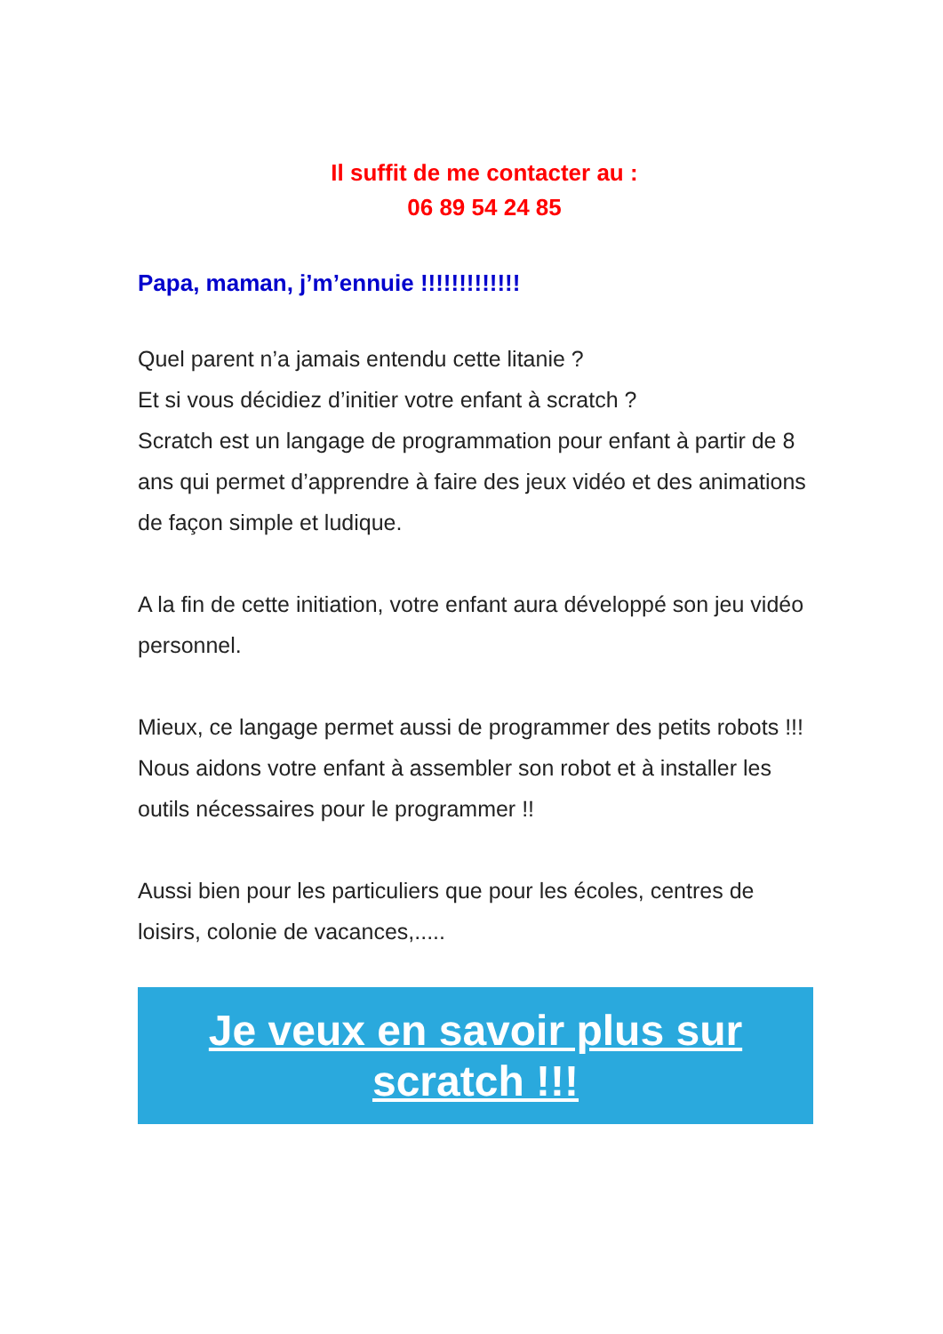Il suffit de me contacter au :
06 89 54 24 85
Papa, maman, j’m’ennuie !!!!!!!!!!!!!
Quel parent n’a jamais entendu cette litanie ?
Et si vous décidiez d’initier votre enfant à scratch ?
Scratch est un langage de programmation pour enfant à partir de 8 ans qui permet d’apprendre à faire des jeux vidéo et des animations de façon simple et ludique.
A la fin de cette initiation, votre enfant aura développé son jeu vidéo personnel.
Mieux, ce langage permet aussi de programmer des petits robots !!!
Nous aidons votre enfant à assembler son robot et à installer les outils nécessaires pour le programmer !!
Aussi bien pour les particuliers que pour les écoles, centres de loisirs, colonie de vacances,.....
Je veux en savoir plus sur scratch !!!